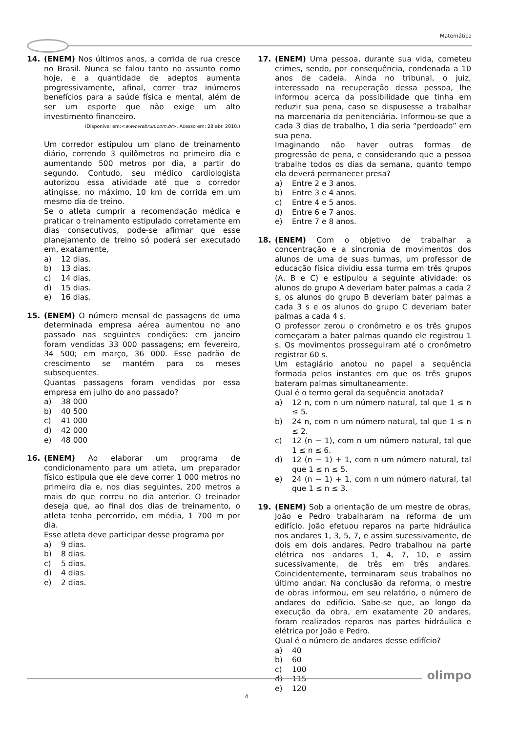Matemática
14. (ENEM) Nos últimos anos, a corrida de rua cresce no Brasil. Nunca se falou tanto no assunto como hoje, e a quantidade de adeptos aumenta progressivamente, afinal, correr traz inúmeros benefícios para a saúde física e mental, além de ser um esporte que não exige um alto investimento financeiro.
(Disponível em:<www.webrun.com.br>. Acesso em: 28 abr. 2010.)
Um corredor estipulou um plano de treinamento diário, correndo 3 quilômetros no primeiro dia e aumentando 500 metros por dia, a partir do segundo. Contudo, seu médico cardiologista autorizou essa atividade até que o corredor atingisse, no máximo, 10 km de corrida em um mesmo dia de treino.
Se o atleta cumprir a recomendação médica e praticar o treinamento estipulado corretamente em dias consecutivos, pode-se afirmar que esse planejamento de treino só poderá ser executado em, exatamente,
a) 12 dias.
b) 13 dias.
c) 14 dias.
d) 15 dias.
e) 16 dias.
15. (ENEM) O número mensal de passagens de uma determinada empresa aérea aumentou no ano passado nas seguintes condições: em janeiro foram vendidas 33 000 passagens; em fevereiro, 34 500; em março, 36 000. Esse padrão de crescimento se mantém para os meses subsequentes.
Quantas passagens foram vendidas por essa empresa em julho do ano passado?
a) 38 000
b) 40 500
c) 41 000
d) 42 000
e) 48 000
16. (ENEM) Ao elaborar um programa de condicionamento para um atleta, um preparador físico estipula que ele deve correr 1 000 metros no primeiro dia e, nos dias seguintes, 200 metros a mais do que correu no dia anterior. O treinador deseja que, ao final dos dias de treinamento, o atleta tenha percorrido, em média, 1 700 m por dia.
Esse atleta deve participar desse programa por
a) 9 dias.
b) 8 dias.
c) 5 dias.
d) 4 dias.
e) 2 dias.
17. (ENEM) Uma pessoa, durante sua vida, cometeu crimes, sendo, por consequência, condenada a 10 anos de cadeia. Ainda no tribunal, o juiz, interessado na recuperação dessa pessoa, lhe informou acerca da possibilidade que tinha em reduzir sua pena, caso se dispusesse a trabalhar na marcenaria da penitenciária. Informou-se que a cada 3 dias de trabalho, 1 dia seria “perdoado” em sua pena.
Imaginando não haver outras formas de progressão de pena, e considerando que a pessoa trabalhe todos os dias da semana, quanto tempo ela deverá permanecer presa?
a) Entre 2 e 3 anos.
b) Entre 3 e 4 anos.
c) Entre 4 e 5 anos.
d) Entre 6 e 7 anos.
e) Entre 7 e 8 anos.
18. (ENEM) Com o objetivo de trabalhar a concentração e a sincronia de movimentos dos alunos de uma de suas turmas, um professor de educação física dividiu essa turma em três grupos (A, B e C) e estipulou a seguinte atividade: os alunos do grupo A deveriam bater palmas a cada 2 s, os alunos do grupo B deveriam bater palmas a cada 3 s e os alunos do grupo C deveriam bater palmas a cada 4 s.
O professor zerou o cronômetro e os três grupos começaram a bater palmas quando ele registrou 1 s. Os movimentos prosseguiram até o cronômetro registrar 60 s.
Um estagiário anotou no papel a sequência formada pelos instantes em que os três grupos bateram palmas simultaneamente.
Qual é o termo geral da sequência anotada?
a) 12 n, com n um número natural, tal que 1 ≤ n ≤ 5.
b) 24 n, com n um número natural, tal que 1 ≤ n ≤ 2.
c) 12 (n − 1), com n um número natural, tal que 1 ≤ n ≤ 6.
d) 12 (n − 1) + 1, com n um número natural, tal que 1 ≤ n ≤ 5.
e) 24 (n − 1) + 1, com n um número natural, tal que 1 ≤ n ≤ 3.
19. (ENEM) Sob a orientação de um mestre de obras, João e Pedro trabalharam na reforma de um edifício. João efetuou reparos na parte hidráulica nos andares 1, 3, 5, 7, e assim sucessivamente, de dois em dois andares. Pedro trabalhou na parte elétrica nos andares 1, 4, 7, 10, e assim sucessivamente, de três em três andares. Coincidentemente, terminaram seus trabalhos no último andar. Na conclusão da reforma, o mestre de obras informou, em seu relatório, o número de andares do edifício. Sabe-se que, ao longo da execução da obra, em exatamente 20 andares, foram realizados reparos nas partes hidráulica e elétrica por João e Pedro.
Qual é o número de andares desse edifício?
a) 40
b) 60
c) 100
d) 115
e) 120
olimpo
4